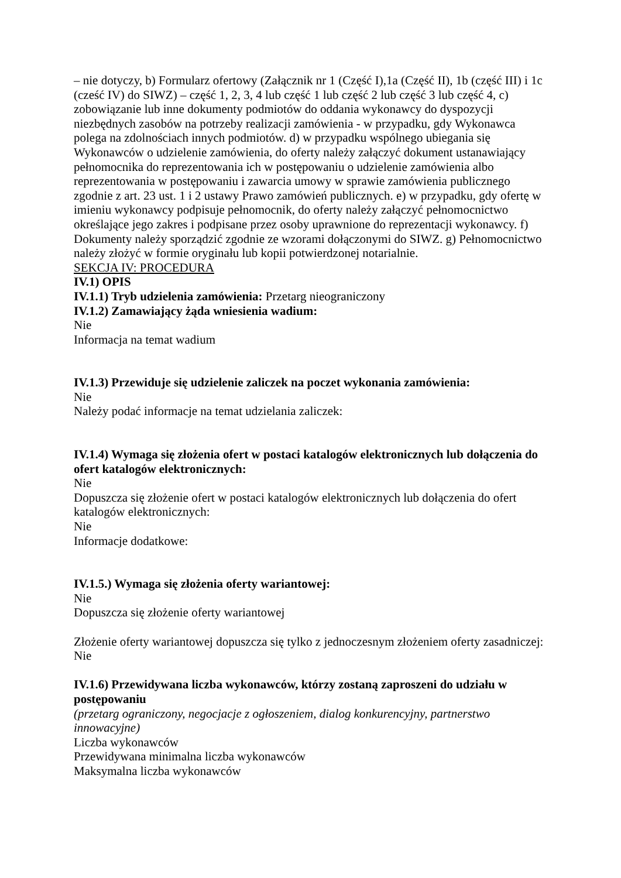– nie dotyczy, b) Formularz ofertowy (Załącznik nr 1 (Część I),1a (Część II), 1b (część III) i 1c (cześć IV) do SIWZ) – część 1, 2, 3, 4 lub część 1 lub część 2 lub część 3 lub część 4, c) zobowiązanie lub inne dokumenty podmiotów do oddania wykonawcy do dyspozycji niezbędnych zasobów na potrzeby realizacji zamówienia - w przypadku, gdy Wykonawca polega na zdolnościach innych podmiotów. d) w przypadku wspólnego ubiegania się Wykonawców o udzielenie zamówienia, do oferty należy załączyć dokument ustanawiający pełnomocnika do reprezentowania ich w postępowaniu o udzielenie zamówienia albo reprezentowania w postępowaniu i zawarcia umowy w sprawie zamówienia publicznego zgodnie z art. 23 ust. 1 i 2 ustawy Prawo zamówień publicznych. e) w przypadku, gdy ofertę w imieniu wykonawcy podpisuje pełnomocnik, do oferty należy załączyć pełnomocnictwo określające jego zakres i podpisane przez osoby uprawnione do reprezentacji wykonawcy. f) Dokumenty należy sporządzić zgodnie ze wzorami dołączonymi do SIWZ. g) Pełnomocnictwo należy złożyć w formie oryginału lub kopii potwierdzonej notarialnie.
SEKCJA IV: PROCEDURA
IV.1) OPIS
IV.1.1) Tryb udzielenia zamówienia: Przetarg nieograniczony
IV.1.2) Zamawiający żąda wniesienia wadium:
Nie
Informacja na temat wadium
IV.1.3) Przewiduje się udzielenie zaliczek na poczet wykonania zamówienia:
Nie
Należy podać informacje na temat udzielania zaliczek:
IV.1.4) Wymaga się złożenia ofert w postaci katalogów elektronicznych lub dołączenia do ofert katalogów elektronicznych:
Nie
Dopuszcza się złożenie ofert w postaci katalogów elektronicznych lub dołączenia do ofert katalogów elektronicznych:
Nie
Informacje dodatkowe:
IV.1.5.) Wymaga się złożenia oferty wariantowej:
Nie
Dopuszcza się złożenie oferty wariantowej
Złożenie oferty wariantowej dopuszcza się tylko z jednoczesnym złożeniem oferty zasadniczej:
Nie
IV.1.6) Przewidywana liczba wykonawców, którzy zostaną zaproszeni do udziału w postępowaniu
(przetarg ograniczony, negocjacje z ogłoszeniem, dialog konkurencyjny, partnerstwo innowacyjne)
Liczba wykonawców
Przewidywana minimalna liczba wykonawców
Maksymalna liczba wykonawców